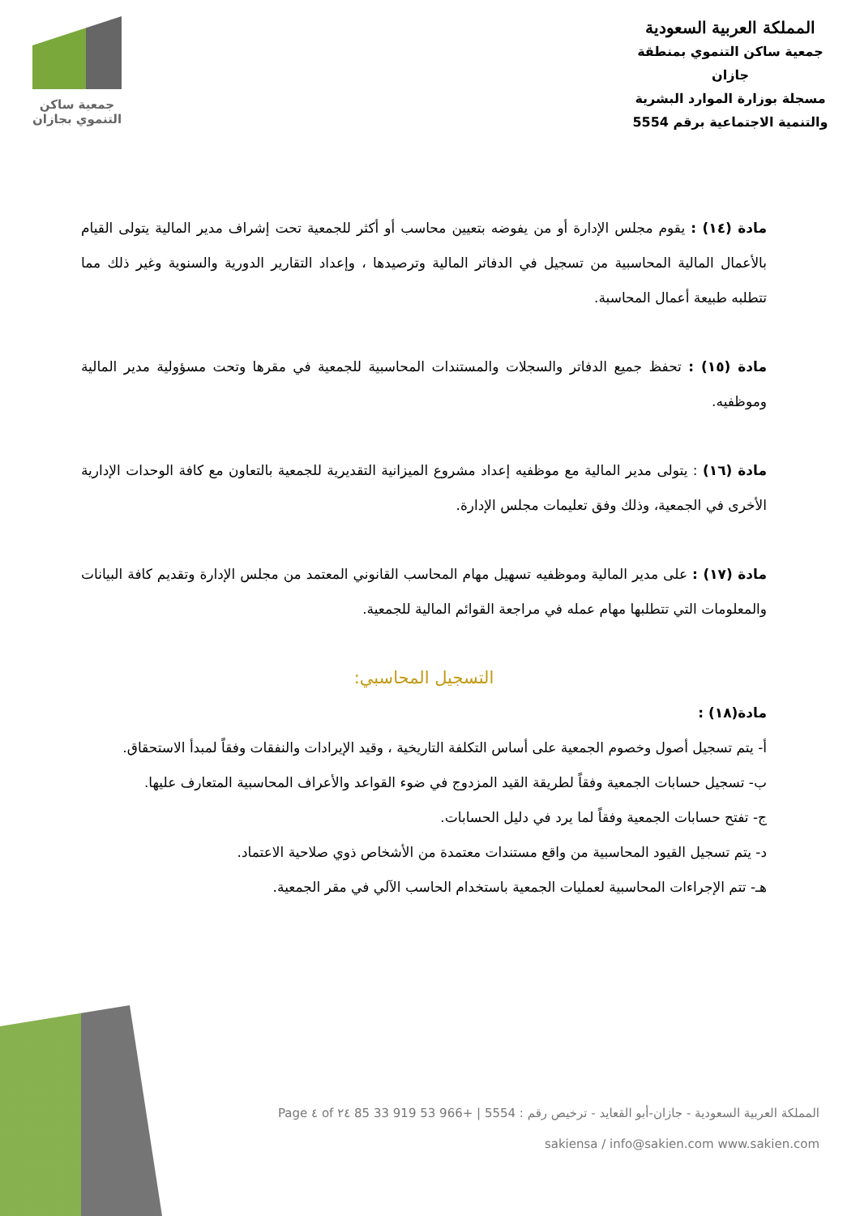جمعية ساكن
التنموي بجازان
المملكة العربية السعودية
جمعية ساكن التنموي بمنطقة جازان
مسجلة بوزارة الموارد البشرية
والتنمية الاجتماعية برقم 5554
مادة (١٤) : يقوم مجلس الإدارة أو من يفوضه بتعيين محاسب أو أكثر للجمعية تحت إشراف مدير المالية يتولى القيام بالأعمال المالية المحاسبية من تسجيل في الدفاتر المالية وترصيدها ، وإعداد التقارير الدورية والسنوية وغير ذلك مما تتطلبه طبيعة أعمال المحاسبة.
مادة (١٥) : تحفظ جميع الدفاتر والسجلات والمستندات المحاسبية للجمعية في مقرها وتحت مسؤولية مدير المالية وموظفيه.
مادة (١٦) : يتولى مدير المالية مع موظفيه إعداد مشروع الميزانية التقديرية للجمعية بالتعاون مع كافة الوحدات الإدارية الأخرى في الجمعية، وذلك وفق تعليمات مجلس الإدارة.
مادة (١٧) : على مدير المالية وموظفيه تسهيل مهام المحاسب القانوني المعتمد من مجلس الإدارة وتقديم كافة البيانات والمعلومات التي تتطلبها مهام عمله في مراجعة القوائم المالية للجمعية.
التسجيل المحاسبي:
مادة(١٨) :
أ- يتم تسجيل أصول وخصوم الجمعية على أساس التكلفة التاريخية ، وقيد الإيرادات والنفقات وفقاً لمبدأ الاستحقاق.
ب- تسجيل حسابات الجمعية وفقاً لطريقة القيد المزدوج في ضوء القواعد والأعراف المحاسبية المتعارف عليها.
ج- تفتح حسابات الجمعية وفقاً لما يرد في دليل الحسابات.
د- يتم تسجيل القيود المحاسبية من واقع مستندات معتمدة من الأشخاص ذوي صلاحية الاعتماد.
هـ- تتم الإجراءات المحاسبية لعمليات الجمعية باستخدام الحاسب الآلي في مقر الجمعية.
المملكة العربية السعودية - جازان-أبو القعايد - ترخيص رقم : 5554 | +966 53 919 33 85 Page ٤ of ٢٤
sakiensa / info@sakien.com www.sakien.com